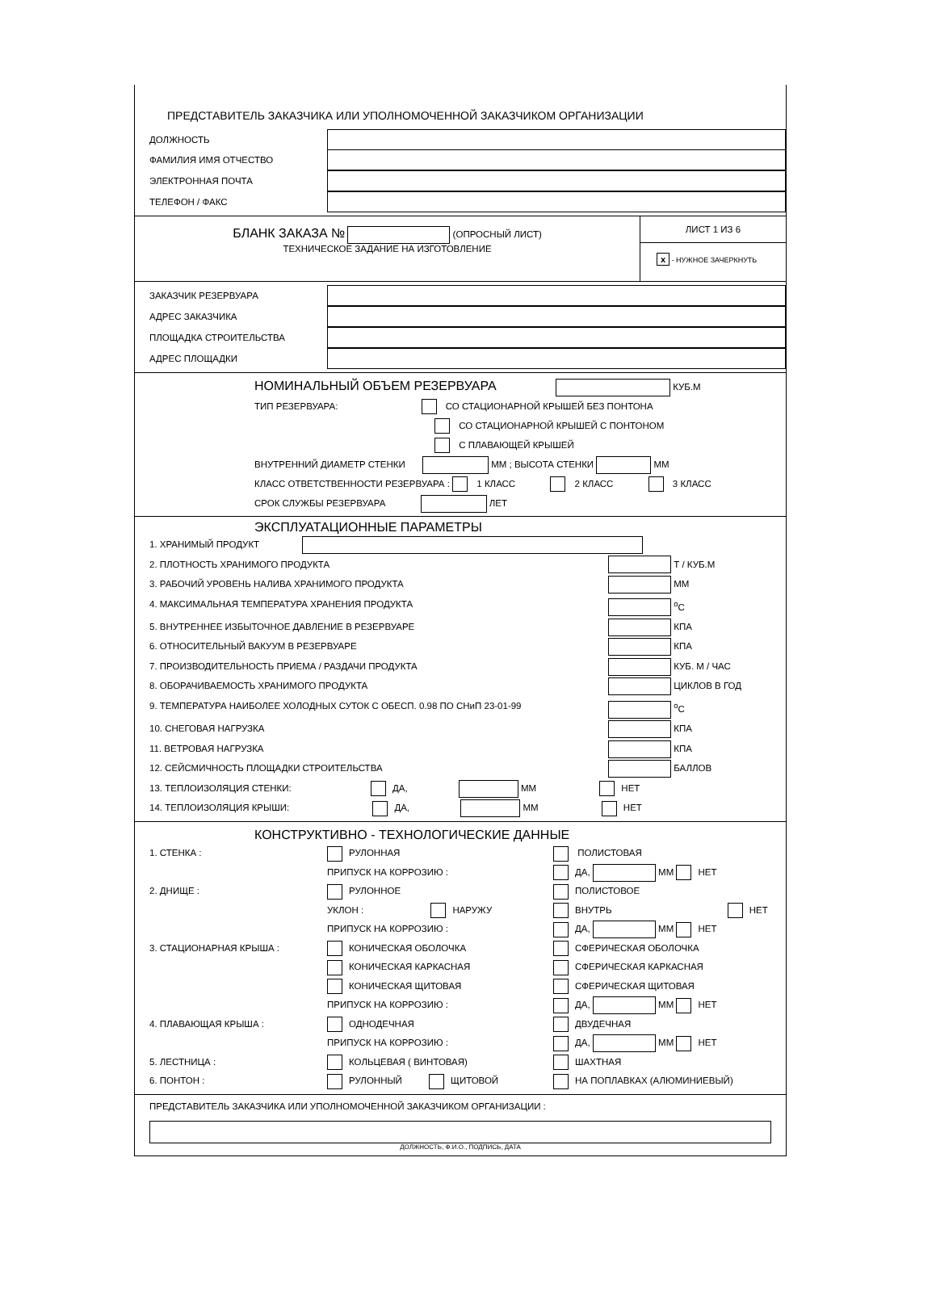ПРЕДСТАВИТЕЛЬ ЗАКАЗЧИКА ИЛИ УПОЛНОМОЧЕННОЙ ЗАКАЗЧИКОМ ОРГАНИЗАЦИИ
ДОЛЖНОСТЬ
ФАМИЛИЯ ИМЯ ОТЧЕСТВО
ЭЛЕКТРОННАЯ ПОЧТА
ТЕЛЕФОН / ФАКС
БЛАНК ЗАКАЗА № (ОПРОСНЫЙ ЛИСТ)
ТЕХНИЧЕСКОЕ ЗАДАНИЕ НА ИЗГОТОВЛЕНИЕ
ЛИСТ 1 ИЗ 6
x - НУЖНОЕ ЗАЧЕРКНУТЬ
ЗАКАЗЧИК РЕЗЕРВУАРА
АДРЕС ЗАКАЗЧИКА
ПЛОЩАДКА СТРОИТЕЛЬСТВА
АДРЕС ПЛОЩАДКИ
НОМИНАЛЬНЫЙ ОБЪЕМ РЕЗЕРВУАРА КУБ.М
ТИП РЕЗЕРВУАРА: СО СТАЦИОНАРНОЙ КРЫШЕЙ БЕЗ ПОНТОНА
СО СТАЦИОНАРНОЙ КРЫШЕЙ С ПОНТОНОМ
С ПЛАВАЮЩЕЙ КРЫШЕЙ
ВНУТРЕННИЙ ДИАМЕТР СТЕНКИ ММ ; ВЫСОТА СТЕНКИ ММ
КЛАСС ОТВЕТСТВЕННОСТИ РЕЗЕРВУАРА : 1 КЛАСС 2 КЛАСС 3 КЛАСС
СРОК СЛУЖБЫ РЕЗЕРВУАРА ЛЕТ
ЭКСПЛУАТАЦИОННЫЕ ПАРАМЕТРЫ
1. ХРАНИМЫЙ ПРОДУКТ
2. ПЛОТНОСТЬ ХРАНИМОГО ПРОДУКТА Т / КУБ.М
3. РАБОЧИЙ УРОВЕНЬ НАЛИВА ХРАНИМОГО ПРОДУКТА ММ
4. МАКСИМАЛЬНАЯ ТЕМПЕРАТУРА ХРАНЕНИЯ ПРОДУКТА <sup>о</sup>С
5. ВНУТРЕННЕЕ ИЗБЫТОЧНОЕ ДАВЛЕНИЕ В РЕЗЕРВУАРЕ КПА
6. ОТНОСИТЕЛЬНЫЙ ВАКУУМ В РЕЗЕРВУАРЕ КПА
7. ПРОИЗВОДИТЕЛЬНОСТЬ ПРИЕМА / РАЗДАЧИ ПРОДУКТА КУБ. М / ЧАС
8. ОБОРАЧИВАЕМОСТЬ ХРАНИМОГО ПРОДУКТА ЦИКЛОВ В ГОД
9. ТЕМПЕРАТУРА НАИБОЛЕЕ ХОЛОДНЫХ СУТОК С ОБЕСП. 0.98 ПО СНиП 23-01-99 <sup>о</sup>С
10. СНЕГОВАЯ НАГРУЗКА КПА
11. ВЕТРОВАЯ НАГРУЗКА КПА
12. СЕЙСМИЧНОСТЬ ПЛОЩАДКИ СТРОИТЕЛЬСТВА БАЛЛОВ
13. ТЕПЛОИЗОЛЯЦИЯ СТЕНКИ: ДА, ММ НЕТ
14. ТЕПЛОИЗОЛЯЦИЯ КРЫШИ: ДА, ММ НЕТ
КОНСТРУКТИВНО - ТЕХНОЛОГИЧЕСКИЕ ДАННЫЕ
1. СТЕНКА : РУЛОННАЯ ПОЛИСТОВАЯ ПРИПУСК НА КОРРОЗИЮ : ДА, ММ НЕТ 2. ДНИЩЕ : РУЛОННОЕ ПОЛИСТОВОЕ УКЛОН : НАРУЖУ ВНУТРЬ НЕТ ПРИПУСК НА КОРРОЗИЮ : ДА, ММ НЕТ 3. СТАЦИОНАРНАЯ КРЫША : КОНИЧЕСКАЯ ОБОЛОЧКА СФЕРИЧЕСКАЯ ОБОЛОЧКА КОНИЧЕСКАЯ КАРКАСНАЯ СФЕРИЧЕСКАЯ КАРКАСНАЯ КОНИЧЕСКАЯ ЩИТОВАЯ СФЕРИЧЕСКАЯ ЩИТОВАЯ ПРИПУСК НА КОРРОЗИЮ : ДА, ММ НЕТ 4. ПЛАВАЮЩАЯ КРЫША : ОДНОДЕЧНАЯ ДВУДЕЧНАЯ ПРИПУСК НА КОРРОЗИЮ : ДА, ММ НЕТ 5. ЛЕСТНИЦА : КОЛЬЦЕВАЯ ( ВИНТОВАЯ) ШАХТНАЯ 6. ПОНТОН : РУЛОННЫЙ ЩИТОВОЙ НА ПОПЛАВКАХ (АЛЮМИНИЕВЫЙ)
ПРЕДСТАВИТЕЛЬ ЗАКАЗЧИКА ИЛИ УПОЛНОМОЧЕННОЙ ЗАКАЗЧИКОМ ОРГАНИЗАЦИИ :
ДОЛЖНОСТЬ, Ф.И.О., ПОДПИСЬ, ДАТА